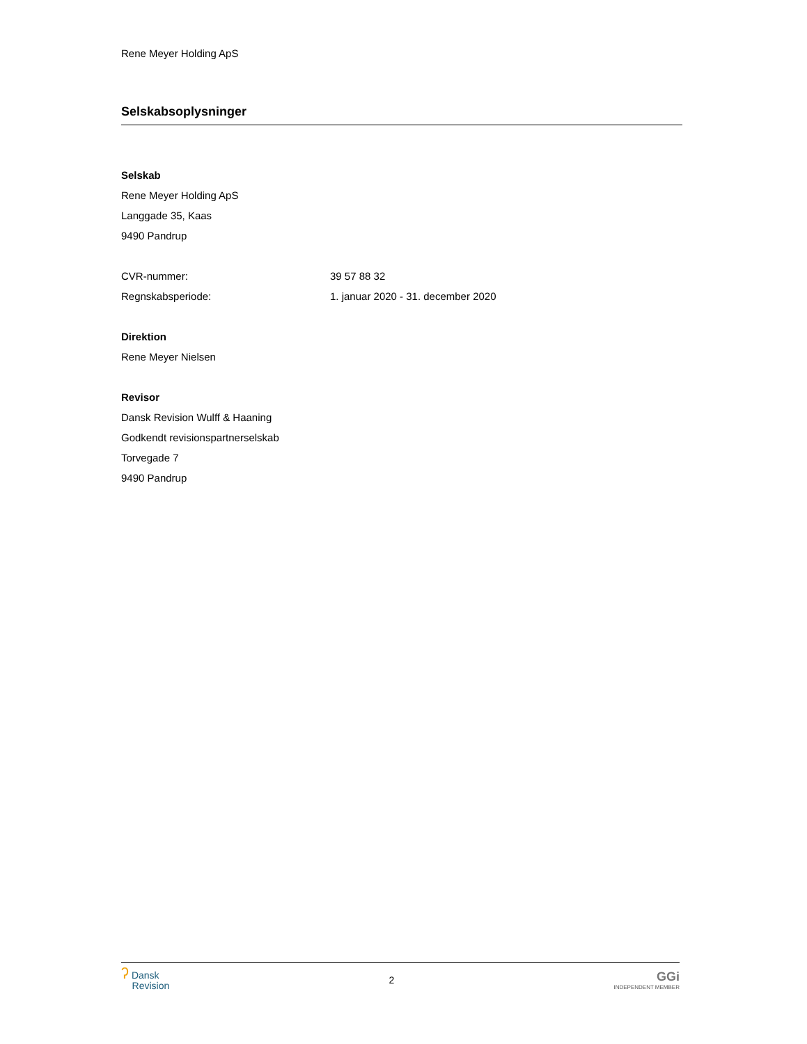Rene Meyer Holding ApS
Selskabsoplysninger
Selskab
Rene Meyer Holding ApS
Langgade 35, Kaas
9490 Pandrup
CVR-nummer: 39 57 88 32
Regnskabsperiode: 1. januar 2020 - 31. december 2020
Direktion
Rene Meyer Nielsen
Revisor
Dansk Revision Wulff & Haaning
Godkendt revisionspartnerselskab
Torvegade 7
9490 Pandrup
ʔ Dansk
Revision
2
GGi
INDEPENDENT MEMBER